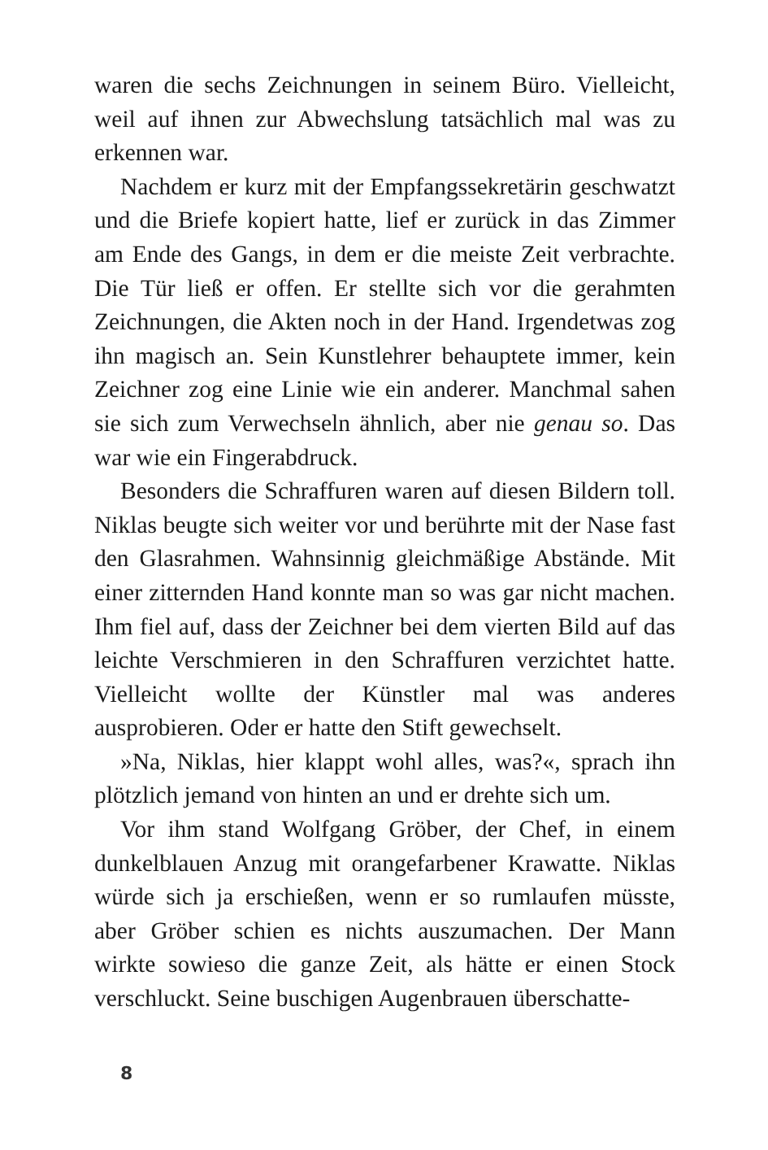waren die sechs Zeichnungen in seinem Büro. Vielleicht, weil auf ihnen zur Abwechslung tatsächlich mal was zu erkennen war.
Nachdem er kurz mit der Empfangssekretärin geschwatzt und die Briefe kopiert hatte, lief er zurück in das Zimmer am Ende des Gangs, in dem er die meiste Zeit verbrachte. Die Tür ließ er offen. Er stellte sich vor die gerahmten Zeichnungen, die Akten noch in der Hand. Irgendetwas zog ihn magisch an. Sein Kunstlehrer behauptete immer, kein Zeichner zog eine Linie wie ein anderer. Manchmal sahen sie sich zum Verwechseln ähnlich, aber nie genau so. Das war wie ein Fingerabdruck.
Besonders die Schraffuren waren auf diesen Bildern toll. Niklas beugte sich weiter vor und berührte mit der Nase fast den Glasrahmen. Wahnsinnig gleichmäßige Abstände. Mit einer zitternden Hand konnte man so was gar nicht machen. Ihm fiel auf, dass der Zeichner bei dem vierten Bild auf das leichte Verschmieren in den Schraffuren verzichtet hatte. Vielleicht wollte der Künstler mal was anderes ausprobieren. Oder er hatte den Stift gewechselt.
»Na, Niklas, hier klappt wohl alles, was?«, sprach ihn plötzlich jemand von hinten an und er drehte sich um.
Vor ihm stand Wolfgang Gröber, der Chef, in einem dunkelblauen Anzug mit orangefarbener Krawatte. Niklas würde sich ja erschießen, wenn er so rumlaufen müsste, aber Gröber schien es nichts auszumachen. Der Mann wirkte sowieso die ganze Zeit, als hätte er einen Stock verschluckt. Seine buschigen Augenbrauen überschatte-
8